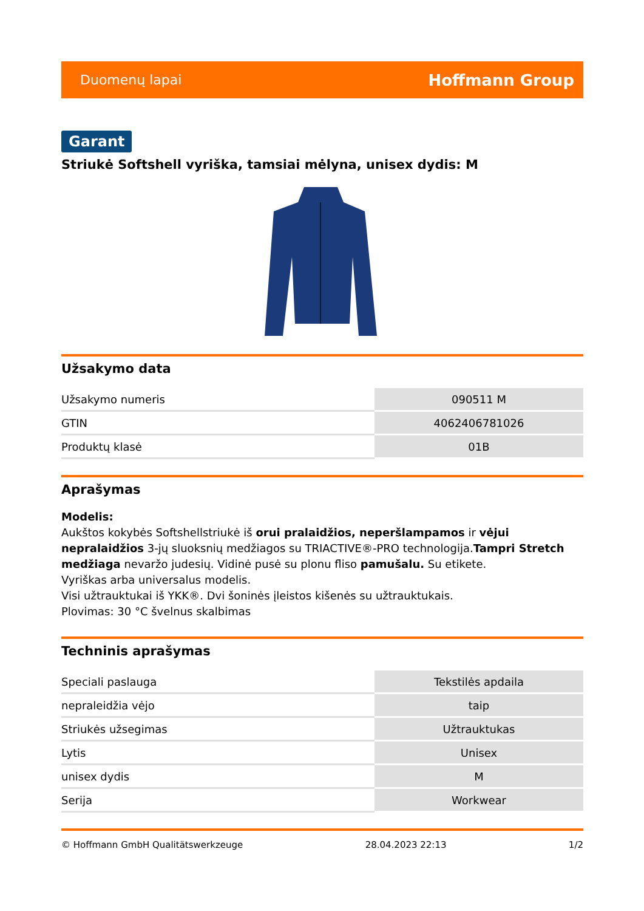Duomenų lapai Hoffmann Group
Garant
Striukė Softshell vyriška, tamsiai mėlyna, unisex dydis: M
Užsakymo data
| Užsakymo numeris | 090511 M |
| GTIN | 4062406781026 |
| Produktų klasė | 01B |
Aprašymas
Modelis:
Aukštos kokybės Softshellstriukė iš orui pralaidžios, neperšlampamos ir vėjui nepralaidžios 3-jų sluoksnių medžiagos su TRIACTIVE®-PRO technologija.Tampri Stretch medžiaga nevaržo judesių. Vidinė pusė su plonu fliso pamušalu. Su etikete.
Vyriškas arba universalus modelis.
Visi užtrauktukai iš YKK®. Dvi šoninės įleistos kišenės su užtrauktukais.
Plovimas: 30 °C švelnus skalbimas
Techninis aprašymas
| Speciali paslauga | Tekstilės apdaila |
| nepraleidžia vėjo | taip |
| Striukės užsegimas | Užtrauktukas |
| Lytis | Unisex |
| unisex dydis | M |
| Serija | Workwear |
© Hoffmann GmbH Qualitätswerkzeuge 28.04.2023 22:13 1/2